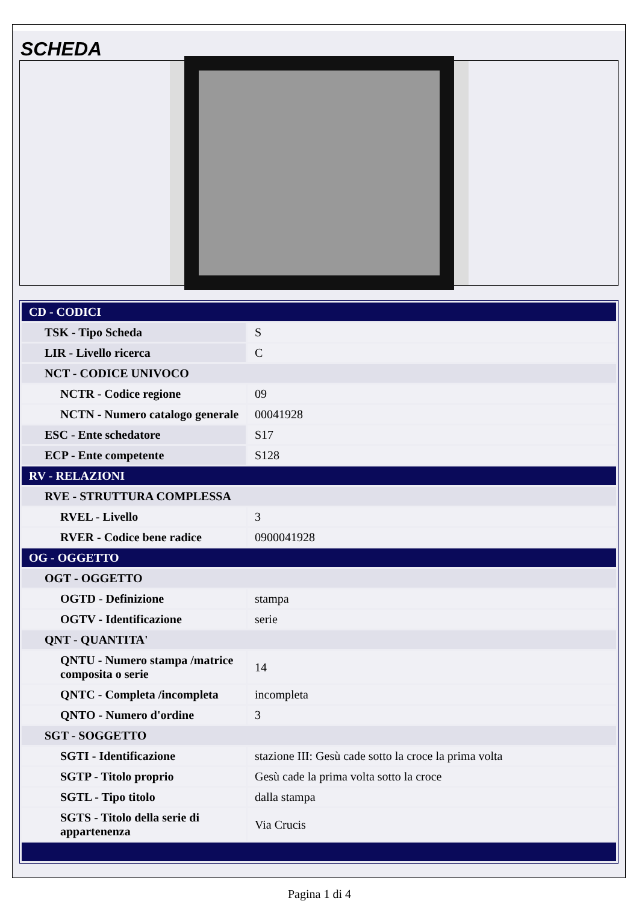SCHEDA
| CD - CODICI | |
| TSK - Tipo Scheda | S |
| LIR - Livello ricerca | C |
| NCT - CODICE UNIVOCO | |
| NCTR - Codice regione | 09 |
| NCTN - Numero catalogo generale | 00041928 |
| ESC - Ente schedatore | S17 |
| ECP - Ente competente | S128 |
| RV - RELAZIONI | |
| RVE - STRUTTURA COMPLESSA | |
| RVEL - Livello | 3 |
| RVER - Codice bene radice | 0900041928 |
| OG - OGGETTO | |
| OGT - OGGETTO | |
| OGTD - Definizione | stampa |
| OGTV - Identificazione | serie |
| QNT - QUANTITA' | |
| QNTU - Numero stampa /matrice composita o serie | 14 |
| QNTC - Completa /incompleta | incompleta |
| QNTO - Numero d'ordine | 3 |
| SGT - SOGGETTO | |
| SGTI - Identificazione | stazione III: Gesù cade sotto la croce la prima volta |
| SGTP - Titolo proprio | Gesù cade la prima volta sotto la croce |
| SGTL - Tipo titolo | dalla stampa |
| SGTS - Titolo della serie di appartenenza | Via Crucis |
Pagina 1 di 4